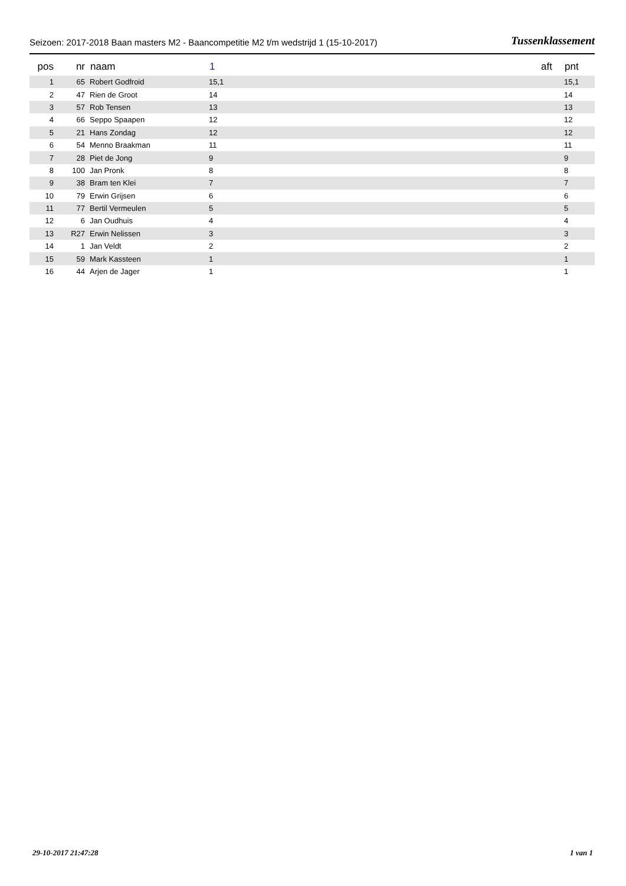Seizoen: 2017-2018 Baan masters M2 - Baancompetitie M2 t/m wedstrijd 1 (15-10-2017) Tussenklassement
| pos | nr | naam | 1 | aft | pnt |
| --- | --- | --- | --- | --- | --- |
| 1 | 65 | Robert Godfroid | 15,1 | | 15,1 |
| 2 | 47 | Rien de Groot | 14 | | 14 |
| 3 | 57 | Rob Tensen | 13 | | 13 |
| 4 | 66 | Seppo Spaapen | 12 | | 12 |
| 5 | 21 | Hans Zondag | 12 | | 12 |
| 6 | 54 | Menno Braakman | 11 | | 11 |
| 7 | 28 | Piet de Jong | 9 | | 9 |
| 8 | 100 | Jan Pronk | 8 | | 8 |
| 9 | 38 | Bram ten Klei | 7 | | 7 |
| 10 | 79 | Erwin Grijsen | 6 | | 6 |
| 11 | 77 | Bertil Vermeulen | 5 | | 5 |
| 12 | 6 | Jan Oudhuis | 4 | | 4 |
| 13 | R27 | Erwin Nelissen | 3 | | 3 |
| 14 | 1 | Jan Veldt | 2 | | 2 |
| 15 | 59 | Mark Kassteen | 1 | | 1 |
| 16 | 44 | Arjen de Jager | 1 | | 1 |
29-10-2017 21:47:28 1 van 1